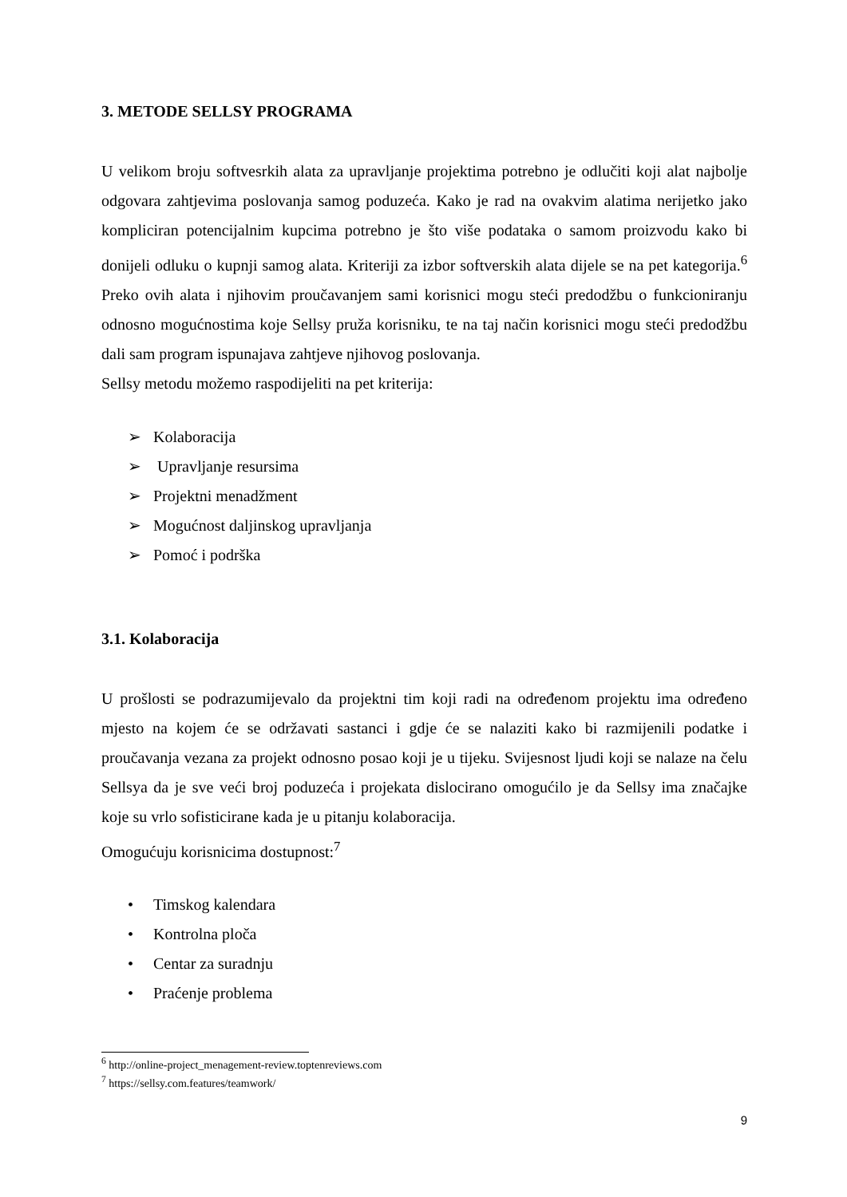3. METODE SELLSY PROGRAMA
U velikom broju softvesrkih alata za upravljanje projektima potrebno je odlučiti koji alat najbolje odgovara zahtjevima poslovanja samog poduzeća. Kako je rad na ovakvim alatima nerijetko jako kompliciran potencijalnim kupcima potrebno je što više podataka o samom proizvodu kako bi donijeli odluku o kupnji samog alata. Kriteriji za izbor softverskih alata dijele se na pet kategorija.<sup>6</sup> Preko ovih alata i njihovim proučavanjem sami korisnici mogu steći predodžbu o funkcioniranju odnosno mogućnostima koje Sellsy pruža korisniku, te na taj način korisnici mogu steći predodžbu dali sam program ispunajava zahtjeve njihovog poslovanja.
Sellsy metodu možemo raspodijeliti na pet kriterija:
➢ Kolaboracija
➢ Upravljanje resursima
➢ Projektni menadžment
➢ Mogućnost daljinskog upravljanja
➢ Pomoć i podrška
3.1. Kolaboracija
U prošlosti se podrazumijevalo da projektni tim koji radi na određenom projektu ima određeno mjesto na kojem će se održavati sastanci i gdje će se nalaziti kako bi razmijenili podatke i proučavanja vezana za projekt odnosno posao koji je u tijeku. Svijesnost ljudi koji se nalaze na čelu Sellsya da je sve veći broj poduzeća i projekata dislocirano omogućilo je da Sellsy ima značajke koje su vrlo sofisticirane kada je u pitanju kolaboracija.
Omogućuju korisnicima dostupnost:<sup>7</sup>
• Timskog kalendara
• Kontrolna ploča
• Centar za suradnju
• Praćenje problema
<sup>6</sup> http://online-project_menagement-review.toptenreviews.com
<sup>7</sup> https://sellsy.com.features/teamwork/
9